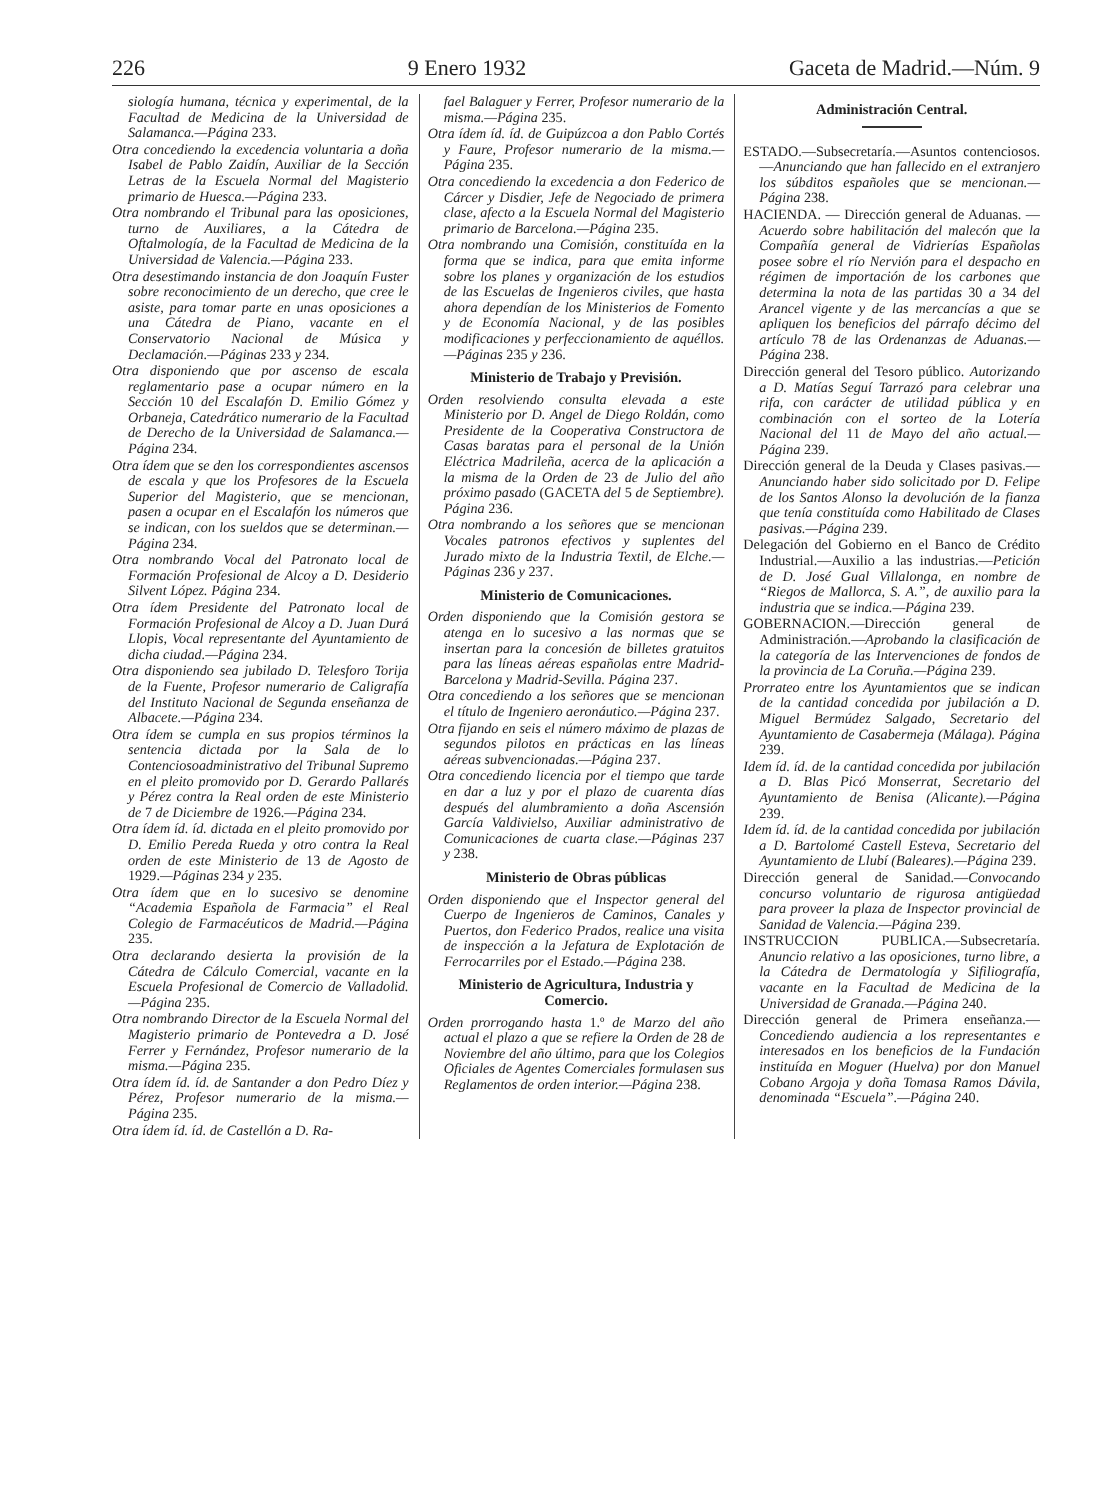226 9 Enero 1932 Gaceta de Madrid.—Núm. 9
siología humana, técnica y experimental, de la Facultad de Medicina de la Universidad de Salamanca.—Página 233.
Otra concediendo la excedencia voluntaria a doña Isabel de Pablo Zaidín, Auxiliar de la Sección Letras de la Escuela Normal del Magisterio primario de Huesca.—Página 233.
Otra nombrando el Tribunal para las oposiciones, turno de Auxiliares, a la Cátedra de Oftalmología, de la Facultad de Medicina de la Universidad de Valencia.—Página 233.
Otra desestimando instancia de don Joaquín Fuster sobre reconocimiento de un derecho, que cree le asiste, para tomar parte en unas oposiciones a una Cátedra de Piano, vacante en el Conservatorio Nacional de Música y Declamación.—Páginas 233 y 234.
Otra disponiendo que por ascenso de escala reglamentario pase a ocupar número en la Sección 10 del Escalafón D. Emilio Gómez y Orbaneja, Catedrático numerario de la Facultad de Derecho de la Universidad de Salamanca.—Página 234.
Otra ídem que se den los correspondientes ascensos de escala y que los Profesores de la Escuela Superior del Magisterio, que se mencionan, pasen a ocupar en el Escalafón los números que se indican, con los sueldos que se determinan.—Página 234.
Otra nombrando Vocal del Patronato local de Formación Profesional de Alcoy a D. Desiderio Silvent López. Página 234.
Otra ídem Presidente del Patronato local de Formación Profesional de Alcoy a D. Juan Durá Llopis, Vocal representante del Ayuntamiento de dicha ciudad.—Página 234.
Otra disponiendo sea jubilado D. Telesforo Torija de la Fuente, Profesor numerario de Caligrafía del Instituto Nacional de Segunda enseñanza de Albacete.—Página 234.
Otra ídem se cumpla en sus propios términos la sentencia dictada por la Sala de lo Contenciosoadministrativo del Tribunal Supremo en el pleito promovido por D. Gerardo Pallarés y Pérez contra la Real orden de este Ministerio de 7 de Diciembre de 1926.—Página 234.
Otra ídem íd. íd. dictada en el pleito promovido por D. Emilio Pereda Rueda y otro contra la Real orden de este Ministerio de 13 de Agosto de 1929.—Páginas 234 y 235.
Otra ídem que en lo sucesivo se denomine “Academia Española de Farmacia” el Real Colegio de Farmacéuticos de Madrid.—Página 235.
Otra declarando desierta la provisión de la Cátedra de Cálculo Comercial, vacante en la Escuela Profesional de Comercio de Valladolid.—Página 235.
Otra nombrando Director de la Escuela Normal del Magisterio primario de Pontevedra a D. José Ferrer y Fernández, Profesor numerario de la misma.—Página 235.
Otra ídem íd. íd. de Santander a don Pedro Díez y Pérez, Profesor numerario de la misma.—Página 235.
Otra ídem íd. íd. de Castellón a D. Ra-
fael Balaguer y Ferrer, Profesor numerario de la misma.—Página 235.
Otra ídem íd. íd. de Guipúzcoa a don Pablo Cortés y Faure, Profesor numerario de la misma.—Página 235.
Otra concediendo la excedencia a don Federico de Cárcer y Disdier, Jefe de Negociado de primera clase, afecto a la Escuela Normal del Magisterio primario de Barcelona.—Página 235.
Otra nombrando una Comisión, constituída en la forma que se indica, para que emita informe sobre los planes y organización de los estudios de las Escuelas de Ingenieros civiles, que hasta ahora dependían de los Ministerios de Fomento y de Economía Nacional, y de las posibles modificaciones y perfeccionamiento de aquéllos.—Páginas 235 y 236.
Ministerio de Trabajo y Previsión.
Orden resolviendo consulta elevada a este Ministerio por D. Angel de Diego Roldán, como Presidente de la Cooperativa Constructora de Casas baratas para el personal de la Unión Eléctrica Madrileña, acerca de la aplicación a la misma de la Orden de 23 de Julio del año próximo pasado (GACETA del 5 de Septiembre). Página 236.
Otra nombrando a los señores que se mencionan Vocales patronos efectivos y suplentes del Jurado mixto de la Industria Textil, de Elche.—Páginas 236 y 237.
Ministerio de Comunicaciones.
Orden disponiendo que la Comisión gestora se atenga en lo sucesivo a las normas que se insertan para la concesión de billetes gratuitos para las líneas aéreas españolas entre Madrid-Barcelona y Madrid-Sevilla. Página 237.
Otra concediendo a los señores que se mencionan el título de Ingeniero aeronáutico.—Página 237.
Otra fijando en seis el número máximo de plazas de segundos pilotos en prácticas en las líneas aéreas subvencionadas.—Página 237.
Otra concediendo licencia por el tiempo que tarde en dar a luz y por el plazo de cuarenta días después del alumbramiento a doña Ascensión García Valdivielso, Auxiliar administrativo de Comunicaciones de cuarta clase.—Páginas 237 y 238.
Ministerio de Obras públicas
Orden disponiendo que el Inspector general del Cuerpo de Ingenieros de Caminos, Canales y Puertos, don Federico Prados, realice una visita de inspección a la Jefatura de Explotación de Ferrocarriles por el Estado.—Página 238.
Ministerio de Agricultura, Industria y Comercio.
Orden prorrogando hasta 1.º de Marzo del año actual el plazo a que se refiere la Orden de 28 de Noviembre del año último, para que los Colegios Oficiales de Agentes Comerciales formulasen sus Reglamentos de orden interior.—Página 238.
Administración Central.
ESTADO.—Subsecretaría.—Asuntos contenciosos.—Anunciando que han fallecido en el extranjero los súbditos españoles que se mencionan.—Página 238.
HACIENDA. — Dirección general de Aduanas. — Acuerdo sobre habilitación del malecón que la Compañía general de Vidrierías Españolas posee sobre el río Nervión para el despacho en régimen de importación de los carbones que determina la nota de las partidas 30 a 34 del Arancel vigente y de las mercancías a que se apliquen los beneficios del párrafo décimo del artículo 78 de las Ordenanzas de Aduanas.—Página 238.
Dirección general del Tesoro público. Autorizando a D. Matías Seguí Tarrazó para celebrar una rifa, con carácter de utilidad pública y en combinación con el sorteo de la Lotería Nacional del 11 de Mayo del año actual.—Página 239.
Dirección general de la Deuda y Clases pasivas.—Anunciando haber sido solicitado por D. Felipe de los Santos Alonso la devolución de la fianza que tenía constituída como Habilitado de Clases pasivas.—Página 239.
Delegación del Gobierno en el Banco de Crédito Industrial.—Auxilio a las industrias.—Petición de D. José Gual Villalonga, en nombre de “Riegos de Mallorca, S. A.”, de auxilio para la industria que se indica.—Página 239.
GOBERNACION.—Dirección general de Administración.—Aprobando la clasificación de la categoría de las Intervenciones de fondos de la provincia de La Coruña.—Página 239.
Prorrateo entre los Ayuntamientos que se indican de la cantidad concedida por jubilación a D. Miguel Bermúdez Salgado, Secretario del Ayuntamiento de Casabermeja (Málaga). Página 239.
Idem íd. íd. de la cantidad concedida por jubilación a D. Blas Picó Monserrat, Secretario del Ayuntamiento de Benisa (Alicante).—Página 239.
Idem íd. íd. de la cantidad concedida por jubilación a D. Bartolomé Castell Esteva, Secretario del Ayuntamiento de Llubí (Baleares).—Página 239.
Dirección general de Sanidad.—Convocando concurso voluntario de rigurosa antigüedad para proveer la plaza de Inspector provincial de Sanidad de Valencia.—Página 239.
INSTRUCCION PUBLICA.—Subsecretaría. Anuncio relativo a las oposiciones, turno libre, a la Cátedra de Dermatología y Sifiliografía, vacante en la Facultad de Medicina de la Universidad de Granada.—Página 240.
Dirección general de Primera enseñanza.—Concediendo audiencia a los representantes e interesados en los beneficios de la Fundación instituída en Moguer (Huelva) por don Manuel Cobano Argoja y doña Tomasa Ramos Dávila, denominada “Escuela”.—Página 240.